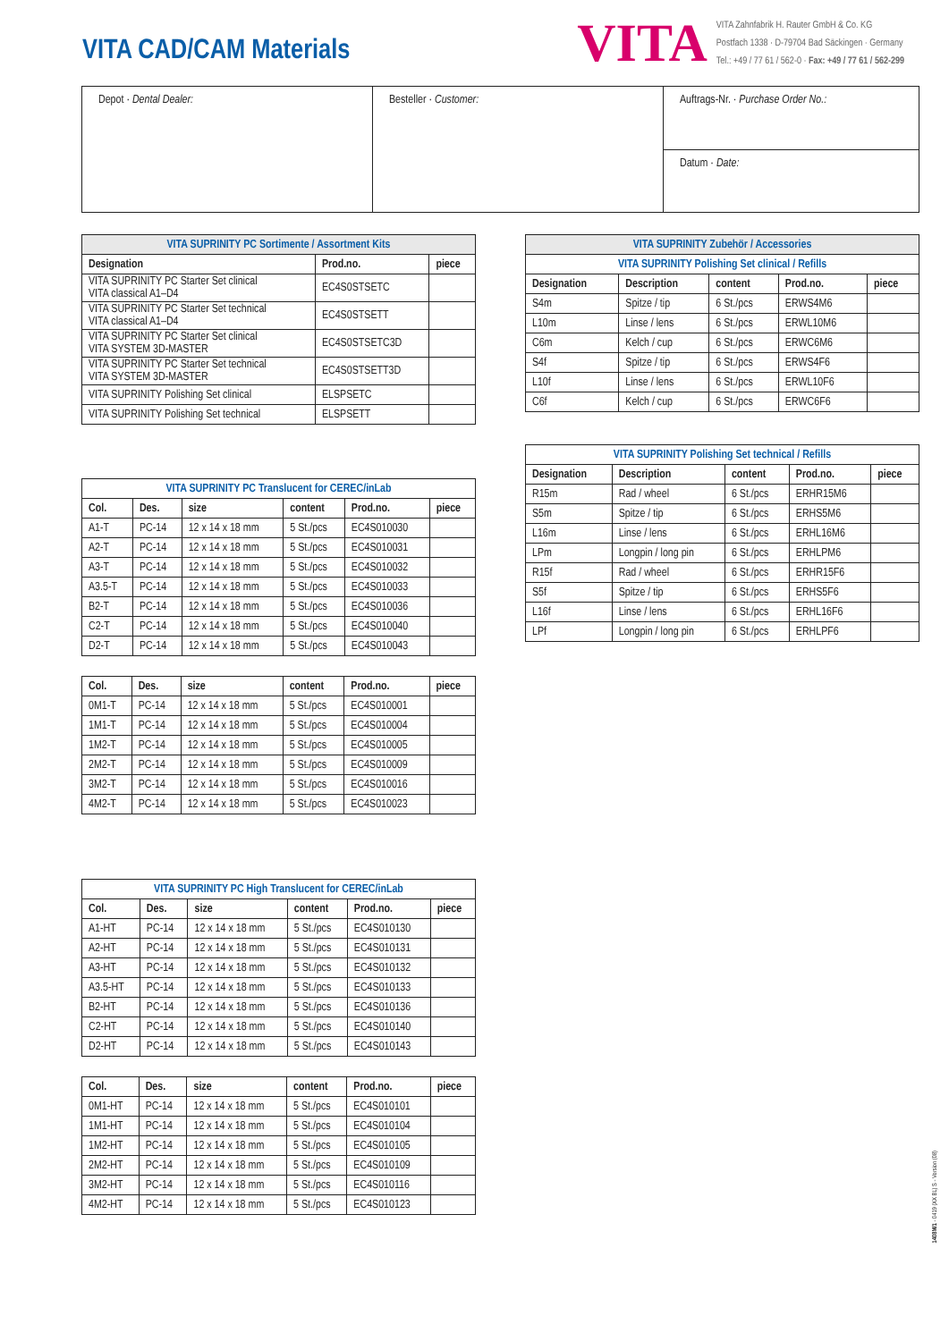VITA CAD/CAM Materials
VITA
VITA Zahnfabrik H. Rauter GmbH & Co. KG
Postfach 1338 · D-79704 Bad Säckingen · Germany
Tel.: +49 / 77 61 / 562-0 · Fax: +49 / 77 61 / 562-299
Depot · Dental Dealer:
Besteller · Customer:
Auftrags-Nr. · Purchase Order No.:
Datum · Date:
| VITA SUPRINITY PC Sortimente / Assortment Kits | | |
| Designation | Prod.no. | piece |
| VITA SUPRINITY PC Starter Set clinical VITA classical A1–D4 | EC4S0STSETC | |
| VITA SUPRINITY PC Starter Set technical VITA classical A1–D4 | EC4S0STSETT | |
| VITA SUPRINITY PC Starter Set clinical VITA SYSTEM 3D-MASTER | EC4S0STSETC3D | |
| VITA SUPRINITY PC Starter Set technical VITA SYSTEM 3D-MASTER | EC4S0STSETT3D | |
| VITA SUPRINITY Polishing Set clinical | ELSPSETC | |
| VITA SUPRINITY Polishing Set technical | ELSPSETT | |
| VITA SUPRINITY PC Translucent for CEREC/inLab | | | | | |
| Col. | Des. | size | content | Prod.no. | piece |
| A1-T | PC-14 | 12 x 14 x 18 mm | 5 St./pcs | EC4S010030 | |
| A2-T | PC-14 | 12 x 14 x 18 mm | 5 St./pcs | EC4S010031 | |
| A3-T | PC-14 | 12 x 14 x 18 mm | 5 St./pcs | EC4S010032 | |
| A3.5-T | PC-14 | 12 x 14 x 18 mm | 5 St./pcs | EC4S010033 | |
| B2-T | PC-14 | 12 x 14 x 18 mm | 5 St./pcs | EC4S010036 | |
| C2-T | PC-14 | 12 x 14 x 18 mm | 5 St./pcs | EC4S010040 | |
| D2-T | PC-14 | 12 x 14 x 18 mm | 5 St./pcs | EC4S010043 | |
| Col. | Des. | size | content | Prod.no. | piece |
| --- | --- | --- | --- | --- | --- |
| 0M1-T | PC-14 | 12 x 14 x 18 mm | 5 St./pcs | EC4S010001 | |
| 1M1-T | PC-14 | 12 x 14 x 18 mm | 5 St./pcs | EC4S010004 | |
| 1M2-T | PC-14 | 12 x 14 x 18 mm | 5 St./pcs | EC4S010005 | |
| 2M2-T | PC-14 | 12 x 14 x 18 mm | 5 St./pcs | EC4S010009 | |
| 3M2-T | PC-14 | 12 x 14 x 18 mm | 5 St./pcs | EC4S010016 | |
| 4M2-T | PC-14 | 12 x 14 x 18 mm | 5 St./pcs | EC4S010023 | |
| VITA SUPRINITY PC High Translucent for CEREC/inLab | | | | | |
| Col. | Des. | size | content | Prod.no. | piece |
| A1-HT | PC-14 | 12 x 14 x 18 mm | 5 St./pcs | EC4S010130 | |
| A2-HT | PC-14 | 12 x 14 x 18 mm | 5 St./pcs | EC4S010131 | |
| A3-HT | PC-14 | 12 x 14 x 18 mm | 5 St./pcs | EC4S010132 | |
| A3.5-HT | PC-14 | 12 x 14 x 18 mm | 5 St./pcs | EC4S010133 | |
| B2-HT | PC-14 | 12 x 14 x 18 mm | 5 St./pcs | EC4S010136 | |
| C2-HT | PC-14 | 12 x 14 x 18 mm | 5 St./pcs | EC4S010140 | |
| D2-HT | PC-14 | 12 x 14 x 18 mm | 5 St./pcs | EC4S010143 | |
| Col. | Des. | size | content | Prod.no. | piece |
| --- | --- | --- | --- | --- | --- |
| 0M1-HT | PC-14 | 12 x 14 x 18 mm | 5 St./pcs | EC4S010101 | |
| 1M1-HT | PC-14 | 12 x 14 x 18 mm | 5 St./pcs | EC4S010104 | |
| 1M2-HT | PC-14 | 12 x 14 x 18 mm | 5 St./pcs | EC4S010105 | |
| 2M2-HT | PC-14 | 12 x 14 x 18 mm | 5 St./pcs | EC4S010109 | |
| 3M2-HT | PC-14 | 12 x 14 x 18 mm | 5 St./pcs | EC4S010116 | |
| 4M2-HT | PC-14 | 12 x 14 x 18 mm | 5 St./pcs | EC4S010123 | |
| VITA SUPRINITY Zubehör / Accessories | | | | |
| VITA SUPRINITY Polishing Set clinical / Refills | | | | |
| Designation | Description | content | Prod.no. | piece |
| S4m | Spitze / tip | 6 St./pcs | ERWS4M6 | |
| L10m | Linse / lens | 6 St./pcs | ERWL10M6 | |
| C6m | Kelch / cup | 6 St./pcs | ERWC6M6 | |
| S4f | Spitze / tip | 6 St./pcs | ERWS4F6 | |
| L10f | Linse / lens | 6 St./pcs | ERWL10F6 | |
| C6f | Kelch / cup | 6 St./pcs | ERWC6F6 | |
| VITA SUPRINITY Polishing Set technical / Refills | | | | |
| Designation | Description | content | Prod.no. | piece |
| R15m | Rad / wheel | 6 St./pcs | ERHR15M6 | |
| S5m | Spitze / tip | 6 St./pcs | ERHS5M6 | |
| L16m | Linse / lens | 6 St./pcs | ERHL16M6 | |
| LPm | Longpin / long pin | 6 St./pcs | ERHLPM6 | |
| R15f | Rad / wheel | 6 St./pcs | ERHR15F6 | |
| S5f | Spitze / tip | 6 St./pcs | ERHS5F6 | |
| L16f | Linse / lens | 6 St./pcs | ERHL16F6 | |
| LPf | Longpin / long pin | 6 St./pcs | ERHLPF6 | |
1408M/1 - 0419 (XX BL) S - Version (08)